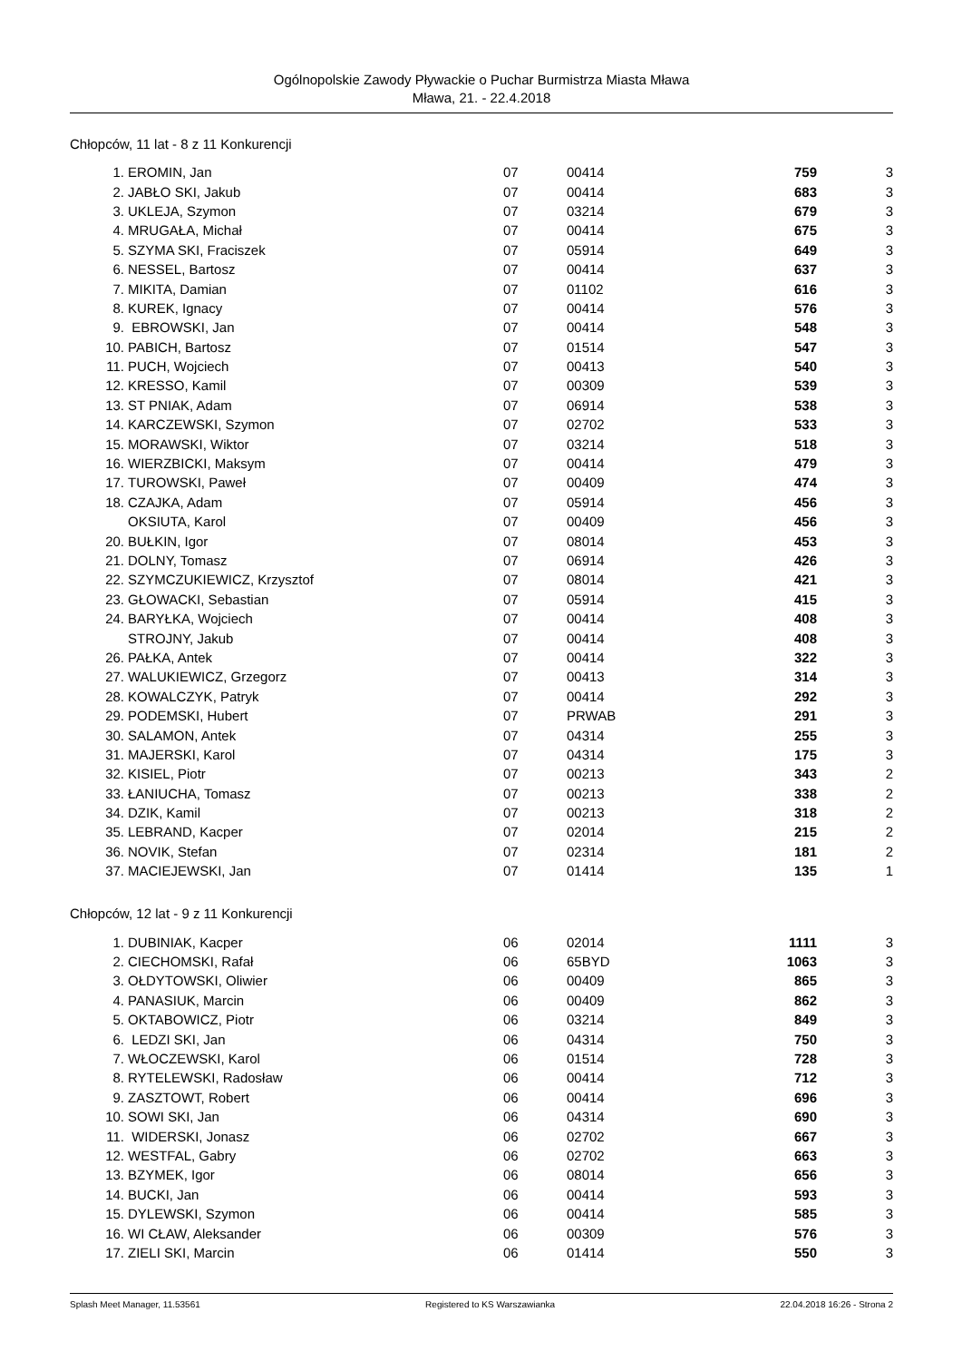Ogólnopolskie Zawody Pływackie o Puchar Burmistrza Miasta Mława
Mława, 21. - 22.4.2018
Chłopców, 11 lat - 8 z 11 Konkurencji
| 1. | EROMIN, Jan | 07 | 00414 | 759 | 3 |
| 2. | JABŁO SKI, Jakub | 07 | 00414 | 683 | 3 |
| 3. | UKLEJA, Szymon | 07 | 03214 | 679 | 3 |
| 4. | MRUGAŁA, Michał | 07 | 00414 | 675 | 3 |
| 5. | SZYMA SKI, Fraciszek | 07 | 05914 | 649 | 3 |
| 6. | NESSEL, Bartosz | 07 | 00414 | 637 | 3 |
| 7. | MIKITA, Damian | 07 | 01102 | 616 | 3 |
| 8. | KUREK, Ignacy | 07 | 00414 | 576 | 3 |
| 9. | EBROWSKI, Jan | 07 | 00414 | 548 | 3 |
| 10. | PABICH, Bartosz | 07 | 01514 | 547 | 3 |
| 11. | PUCH, Wojciech | 07 | 00413 | 540 | 3 |
| 12. | KRESSO, Kamil | 07 | 00309 | 539 | 3 |
| 13. | ST PNIAK, Adam | 07 | 06914 | 538 | 3 |
| 14. | KARCZEWSKI, Szymon | 07 | 02702 | 533 | 3 |
| 15. | MORAWSKI, Wiktor | 07 | 03214 | 518 | 3 |
| 16. | WIERZBICKI, Maksym | 07 | 00414 | 479 | 3 |
| 17. | TUROWSKI, Paweł | 07 | 00409 | 474 | 3 |
| 18. | CZAJKA, Adam | 07 | 05914 | 456 | 3 |
| | OKSIUTA, Karol | 07 | 00409 | 456 | 3 |
| 20. | BUŁKIN, Igor | 07 | 08014 | 453 | 3 |
| 21. | DOLNY, Tomasz | 07 | 06914 | 426 | 3 |
| 22. | SZYMCZUKIEWICZ, Krzysztof | 07 | 08014 | 421 | 3 |
| 23. | GŁOWACKI, Sebastian | 07 | 05914 | 415 | 3 |
| 24. | BARYŁKA, Wojciech | 07 | 00414 | 408 | 3 |
| | STROJNY, Jakub | 07 | 00414 | 408 | 3 |
| 26. | PAŁKA, Antek | 07 | 00414 | 322 | 3 |
| 27. | WALUKIEWICZ, Grzegorz | 07 | 00413 | 314 | 3 |
| 28. | KOWALCZYK, Patryk | 07 | 00414 | 292 | 3 |
| 29. | PODEMSKI, Hubert | 07 | PRWAB | 291 | 3 |
| 30. | SALAMON, Antek | 07 | 04314 | 255 | 3 |
| 31. | MAJERSKI, Karol | 07 | 04314 | 175 | 3 |
| 32. | KISIEL, Piotr | 07 | 00213 | 343 | 2 |
| 33. | ŁANIUCHA, Tomasz | 07 | 00213 | 338 | 2 |
| 34. | DZIK, Kamil | 07 | 00213 | 318 | 2 |
| 35. | LEBRAND, Kacper | 07 | 02014 | 215 | 2 |
| 36. | NOVIK, Stefan | 07 | 02314 | 181 | 2 |
| 37. | MACIEJEWSKI, Jan | 07 | 01414 | 135 | 1 |
Chłopców, 12 lat - 9 z 11 Konkurencji
| 1. | DUBINIAK, Kacper | 06 | 02014 | 1111 | 3 |
| 2. | CIECHOMSKI, Rafał | 06 | 65BYD | 1063 | 3 |
| 3. | OŁDYTOWSKI, Oliwier | 06 | 00409 | 865 | 3 |
| 4. | PANASIUK, Marcin | 06 | 00409 | 862 | 3 |
| 5. | OKTABOWICZ, Piotr | 06 | 03214 | 849 | 3 |
| 6. | LEDZI SKI, Jan | 06 | 04314 | 750 | 3 |
| 7. | WŁOCZEWSKI, Karol | 06 | 01514 | 728 | 3 |
| 8. | RYTELEWSKI, Radosław | 06 | 00414 | 712 | 3 |
| 9. | ZASZTOWT, Robert | 06 | 00414 | 696 | 3 |
| 10. | SOWI SKI, Jan | 06 | 04314 | 690 | 3 |
| 11. | WIDERSKI, Jonasz | 06 | 02702 | 667 | 3 |
| 12. | WESTFAL, Gabry | 06 | 02702 | 663 | 3 |
| 13. | BZYMEK, Igor | 06 | 08014 | 656 | 3 |
| 14. | BUCKI, Jan | 06 | 00414 | 593 | 3 |
| 15. | DYLEWSKI, Szymon | 06 | 00414 | 585 | 3 |
| 16. | WI CŁAW, Aleksander | 06 | 00309 | 576 | 3 |
| 17. | ZIELI SKI, Marcin | 06 | 01414 | 550 | 3 |
Splash Meet Manager, 11.53561 Registered to KS Warszawianka 22.04.2018 16:26 - Strona 2